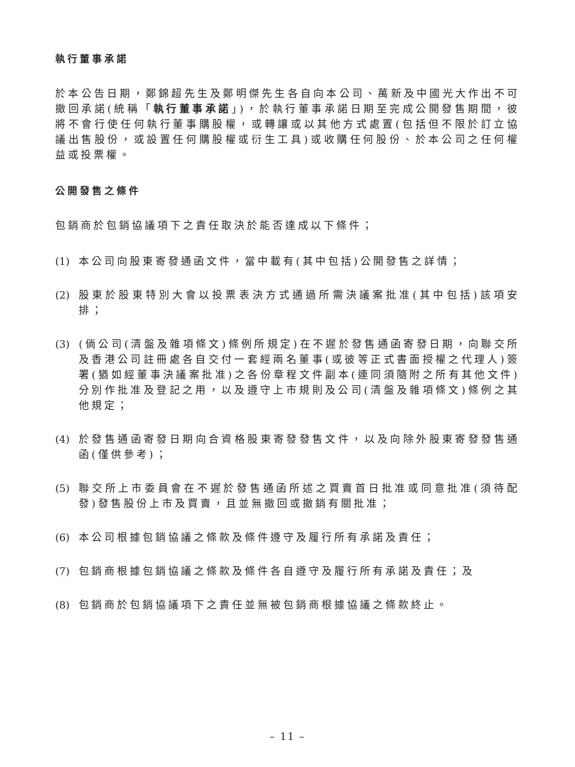執行董事承諾
於本公告日期，鄭錦超先生及鄭明傑先生各自向本公司、萬新及中國光大作出不可撤回承諾(統稱「執行董事承諾」)，於執行董事承諾日期至完成公開發售期間，彼將不會行使任何執行董事購股權，或轉讓或以其他方式處置(包括但不限於訂立協議出售股份，或設置任何購股權或衍生工具)或收購任何股份、於本公司之任何權益或投票權。
公開發售之條件
包銷商於包銷協議項下之責任取決於能否達成以下條件；
(1) 本公司向股東寄發通函文件，當中載有(其中包括)公開發售之詳情；
(2) 股東於股東特別大會以投票表決方式通過所需決議案批准(其中包括)該項安排；
(3) (倘公司(清盤及雜項條文)條例所規定)在不遲於發售通函寄發日期，向聯交所及香港公司註冊處各自交付一套經兩名董事(或彼等正式書面授權之代理人)簽署(猶如經董事決議案批准)之各份章程文件副本(連同須隨附之所有其他文件)分別作批准及登記之用，以及遵守上市規則及公司(清盤及雜項條文)條例之其他規定；
(4) 於發售通函寄發日期向合資格股東寄發發售文件，以及向除外股東寄發發售通函(僅供參考)；
(5) 聯交所上市委員會在不遲於發售通函所述之買賣首日批准或同意批准(須待配發)發售股份上市及買賣，且並無撤回或撤銷有關批准；
(6) 本公司根據包銷協議之條款及條件遵守及履行所有承諾及責任；
(7) 包銷商根據包銷協議之條款及條件各自遵守及履行所有承諾及責任；及
(8) 包銷商於包銷協議項下之責任並無被包銷商根據協議之條款終止。
– 11 –